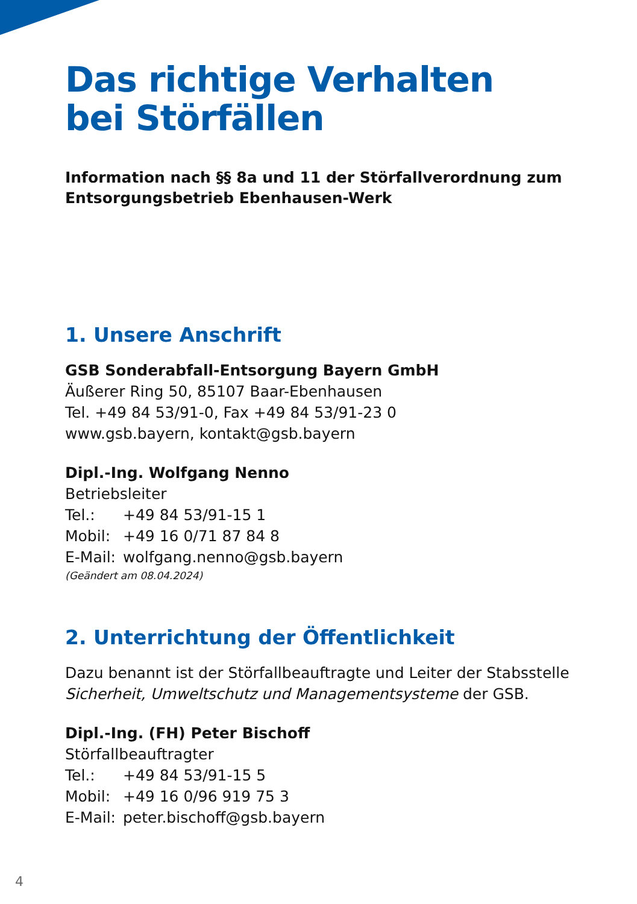Das richtige Verhalten
bei Störfällen
Information nach §§ 8a und 11 der Störfallverordnung zum
Entsorgungsbetrieb Ebenhausen-Werk
1. Unsere Anschrift
GSB Sonderabfall-Entsorgung Bayern GmbH
Äußerer Ring 50, 85107 Baar-Ebenhausen
Tel. +49 84 53/91-0, Fax +49 84 53/91-23 0
www.gsb.bayern, kontakt@gsb.bayern
Dipl.-Ing. Wolfgang Nenno
Betriebsleiter
Tel.: +49 84 53/91-15 1
Mobil: +49 16 0/71 87 84 8
E-Mail: wolfgang.nenno@gsb.bayern
(Geändert am 08.04.2024)
2. Unterrichtung der Öffentlichkeit
Dazu benannt ist der Störfallbeauftragte und Leiter der Stabsstelle
Sicherheit, Umweltschutz und Managementsysteme der GSB.
Dipl.-Ing. (FH) Peter Bischoff
Störfallbeauftragter
Tel.: +49 84 53/91-15 5
Mobil: +49 16 0/96 919 75 3
E-Mail: peter.bischoff@gsb.bayern
4